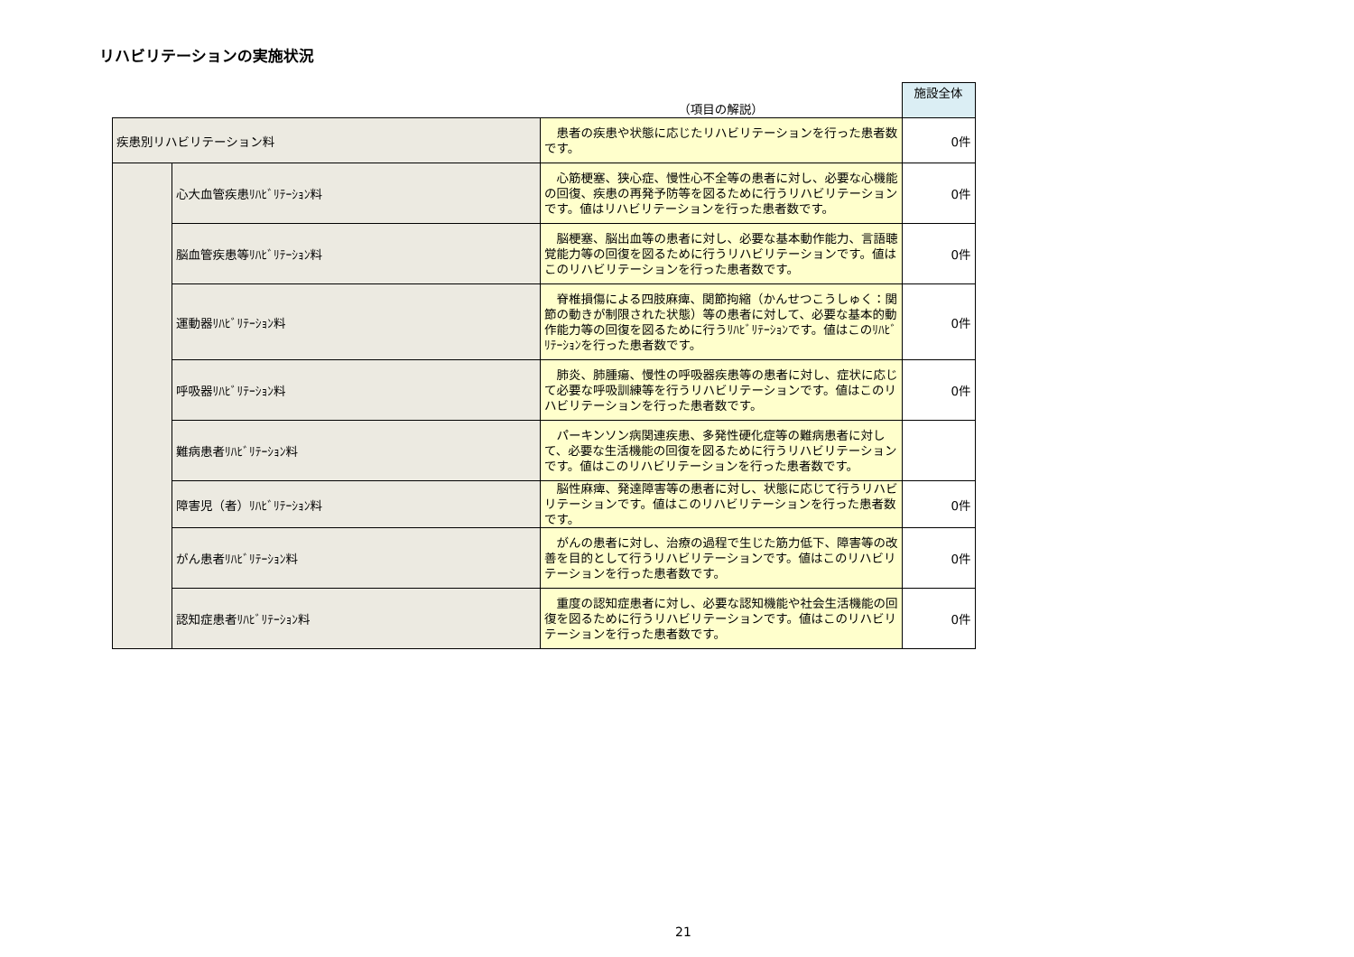リハビリテーションの実施状況
| | | （項目の解説） | 施設全体 |
| 疾患別リハビリテーション料 | | 患者の疾患や状態に応じたリハビリテーションを行った患者数です。 | 0件 |
| | 心大血管疾患ﾘﾊﾋﾞﾘﾃｰｼｮﾝ料 | 心筋梗塞、狭心症、慢性心不全等の患者に対し、必要な心機能の回復、疾患の再発予防等を図るために行うリハビリテーションです。値はリハビリテーションを行った患者数です。 | 0件 |
| | 脳血管疾患等ﾘﾊﾋﾞﾘﾃｰｼｮﾝ料 | 脳梗塞、脳出血等の患者に対し、必要な基本動作能力、言語聴覚能力等の回復を図るために行うリハビリテーションです。値はこのリハビリテーションを行った患者数です。 | 0件 |
| | 運動器ﾘﾊﾋﾞﾘﾃｰｼｮﾝ料 | 脊椎損傷による四肢麻痺、関節拘縮（かんせつこうしゅく：関節の動きが制限された状態）等の患者に対して、必要な基本的動作能力等の回復を図るために行うﾘﾊﾋﾞﾘﾃｰｼｮﾝです。値はこのﾘﾊﾋﾞﾘﾃｰｼｮﾝを行った患者数です。 | 0件 |
| | 呼吸器ﾘﾊﾋﾞﾘﾃｰｼｮﾝ料 | 肺炎、肺腫瘍、慢性の呼吸器疾患等の患者に対し、症状に応じて必要な呼吸訓練等を行うリハビリテーションです。値はこのリハビリテーションを行った患者数です。 | 0件 |
| | 難病患者ﾘﾊﾋﾞﾘﾃｰｼｮﾝ料 | パーキンソン病関連疾患、多発性硬化症等の難病患者に対して、必要な生活機能の回復を図るために行うリハビリテーションです。値はこのリハビリテーションを行った患者数です。 | |
| | 障害児（者）ﾘﾊﾋﾞﾘﾃｰｼｮﾝ料 | 脳性麻痺、発達障害等の患者に対し、状態に応じて行うリハビリテーションです。値はこのリハビリテーションを行った患者数です。 | 0件 |
| | がん患者ﾘﾊﾋﾞﾘﾃｰｼｮﾝ料 | がんの患者に対し、治療の過程で生じた筋力低下、障害等の改善を目的として行うリハビリテーションです。値はこのリハビリテーションを行った患者数です。 | 0件 |
| | 認知症患者ﾘﾊﾋﾞﾘﾃｰｼｮﾝ料 | 重度の認知症患者に対し、必要な認知機能や社会生活機能の回復を図るために行うリハビリテーションです。値はこのリハビリテーションを行った患者数です。 | 0件 |
21